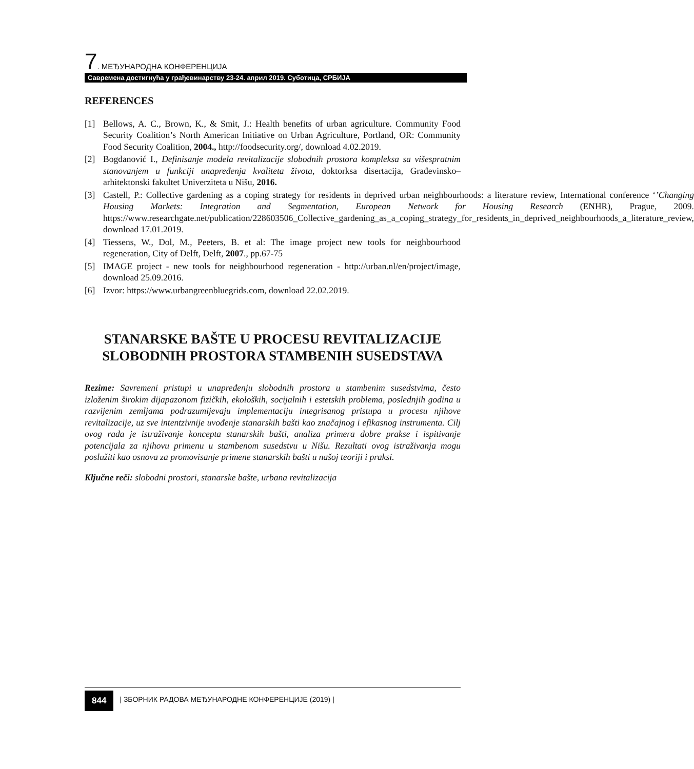7. МЕЂУНАРОДНА КОНФЕРЕНЦИЈА
Савремена достигнућа у грађевинарству 23-24. април 2019. Суботица, СРБИЈА
REFERENCES
[1] Bellows, A. C., Brown, K., & Smit, J.: Health benefits of urban agriculture. Community Food Security Coalition’s North American Initiative on Urban Agriculture, Portland, OR: Community Food Security Coalition, 2004., http://foodsecurity.org/, download 4.02.2019.
[2] Bogdanović I., Definisanje modela revitalizacije slobodnih prostora kompleksa sa višespratnim stanovanjem u funkciji unapređenja kvaliteta života, doktorksa disertacija, Građevinsko–arhitektonski fakultet Univerziteta u Nišu, 2016.
[3] Castell, P.: Collective gardening as a coping strategy for residents in deprived urban neighbourhoods: a literature review, International conference ‘’Changing Housing Markets: Integration and Segmentation, European Network for Housing Research (ENHR), Prague, 2009. https://www.researchgate.net/publication/228603506_Collective_gardening_as_a_coping_strategy_for_residents_in_deprived_neighbourhoods_a_literature_review, download 17.01.2019.
[4] Tiessens, W., Dol, M., Peeters, B. et al: The image project new tools for neighbourhood regeneration, City of Delft, Delft, 2007., pp.67-75
[5] IMAGE project - new tools for neighbourhood regeneration - http://urban.nl/en/project/image, download 25.09.2016.
[6] Izvor: https://www.urbangreenbluegrids.com, download 22.02.2019.
STANARSKE BAŠTE U PROCESU REVITALIZACIJE SLOBODNIH PROSTORA STAMBENIH SUSEDSTAVA
Rezime: Savremeni pristupi u unapređenju slobodnih prostora u stambenim susedstvima, često izloženim širokim dijapazonom fizičkih, ekoloških, socijalnih i estetskih problema, poslednjih godina u razvijenim zemljama podrazumijevaju implementaciju integrisanog pristupa u procesu njihove revitalizacije, uz sve intentzivnije uvođenje stanarskih bašti kao značajnog i efikasnog instrumenta. Cilj ovog rada je istraživanje koncepta stanarskih bašti, analiza primera dobre prakse i ispitivanje potencijala za njihovu primenu u stambenom susedstvu u Nišu. Rezultati ovog istraživanja mogu poslužiti kao osnova za promovisanje primene stanarskih bašti u našoj teoriji i praksi.
Ključne reči: slobodni prostori, stanarske bašte, urbana revitalizacija
844 | ЗБОРНИК РАДОВА МЕЂУНАРОДНЕ КОНФЕРЕНЦИЈЕ (2019) |